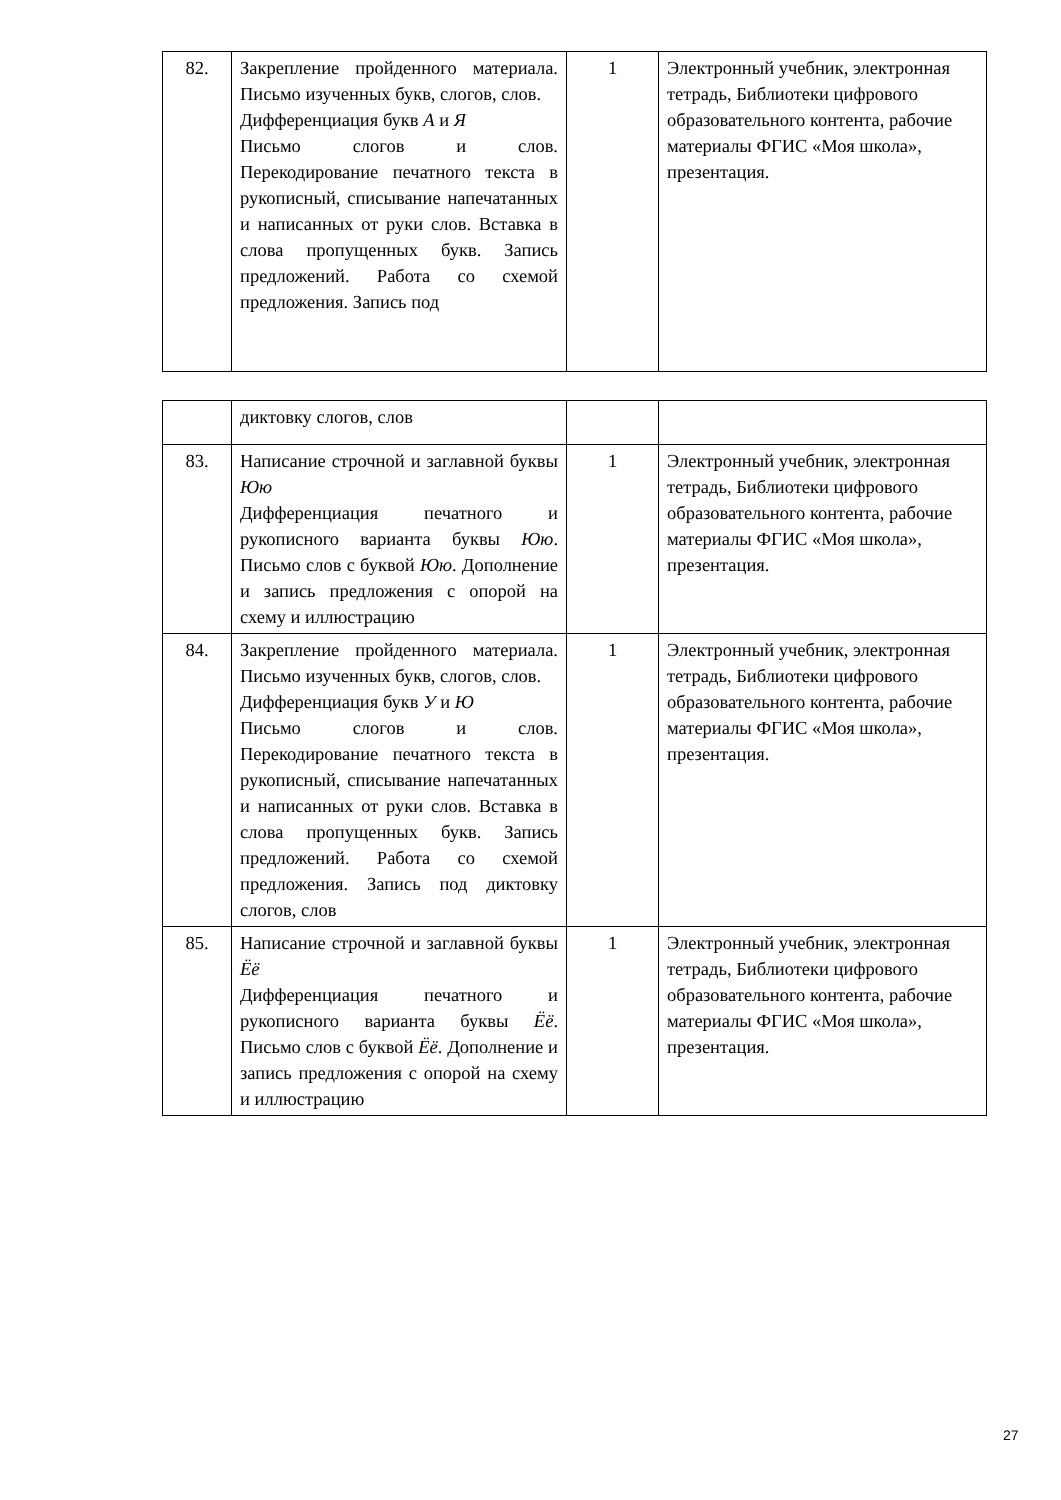| 82. | Закрепление пройденного материала. Письмо изученных букв, слогов, слов. Дифференциация букв А и Я Письмо слогов и слов. Перекодирование печатного текста в рукописный, списывание напечатанных и написанных от руки слов. Вставка в слова пропущенных букв. Запись предложений. Работа со схемой предложения. Запись под | 1 | Электронный учебник, электронная тетрадь, Библиотеки цифрового образовательного контента, рабочие материалы ФГИС «Моя школа», презентация. |
| | диктовку слогов, слов | | |
| 83. | Написание строчной и заглавной буквы Юю Дифференциация печатного и рукописного варианта буквы Юю . Письмо слов с буквой Юю . Дополнение и запись предложения с опорой на схему и иллюстрацию | 1 | Электронный учебник, электронная тетрадь, Библиотеки цифрового образовательного контента, рабочие материалы ФГИС «Моя школа», презентация. |
| 84. | Закрепление пройденного материала. Письмо изученных букв, слогов, слов. Дифференциация букв У и Ю Письмо слогов и слов. Перекодирование печатного текста в рукописный, списывание напечатанных и написанных от руки слов. Вставка в слова пропущенных букв. Запись предложений. Работа со схемой предложения. Запись под диктовку слогов, слов | 1 | Электронный учебник, электронная тетрадь, Библиотеки цифрового образовательного контента, рабочие материалы ФГИС «Моя школа», презентация. |
| 85. | Написание строчной и заглавной буквы Ёё Дифференциация печатного и рукописного варианта буквы Ёё . Письмо слов с буквой Ёё . Дополнение и запись предложения с опорой на схему и иллюстрацию | 1 | Электронный учебник, электронная тетрадь, Библиотеки цифрового образовательного контента, рабочие материалы ФГИС «Моя школа», презентация. |
27